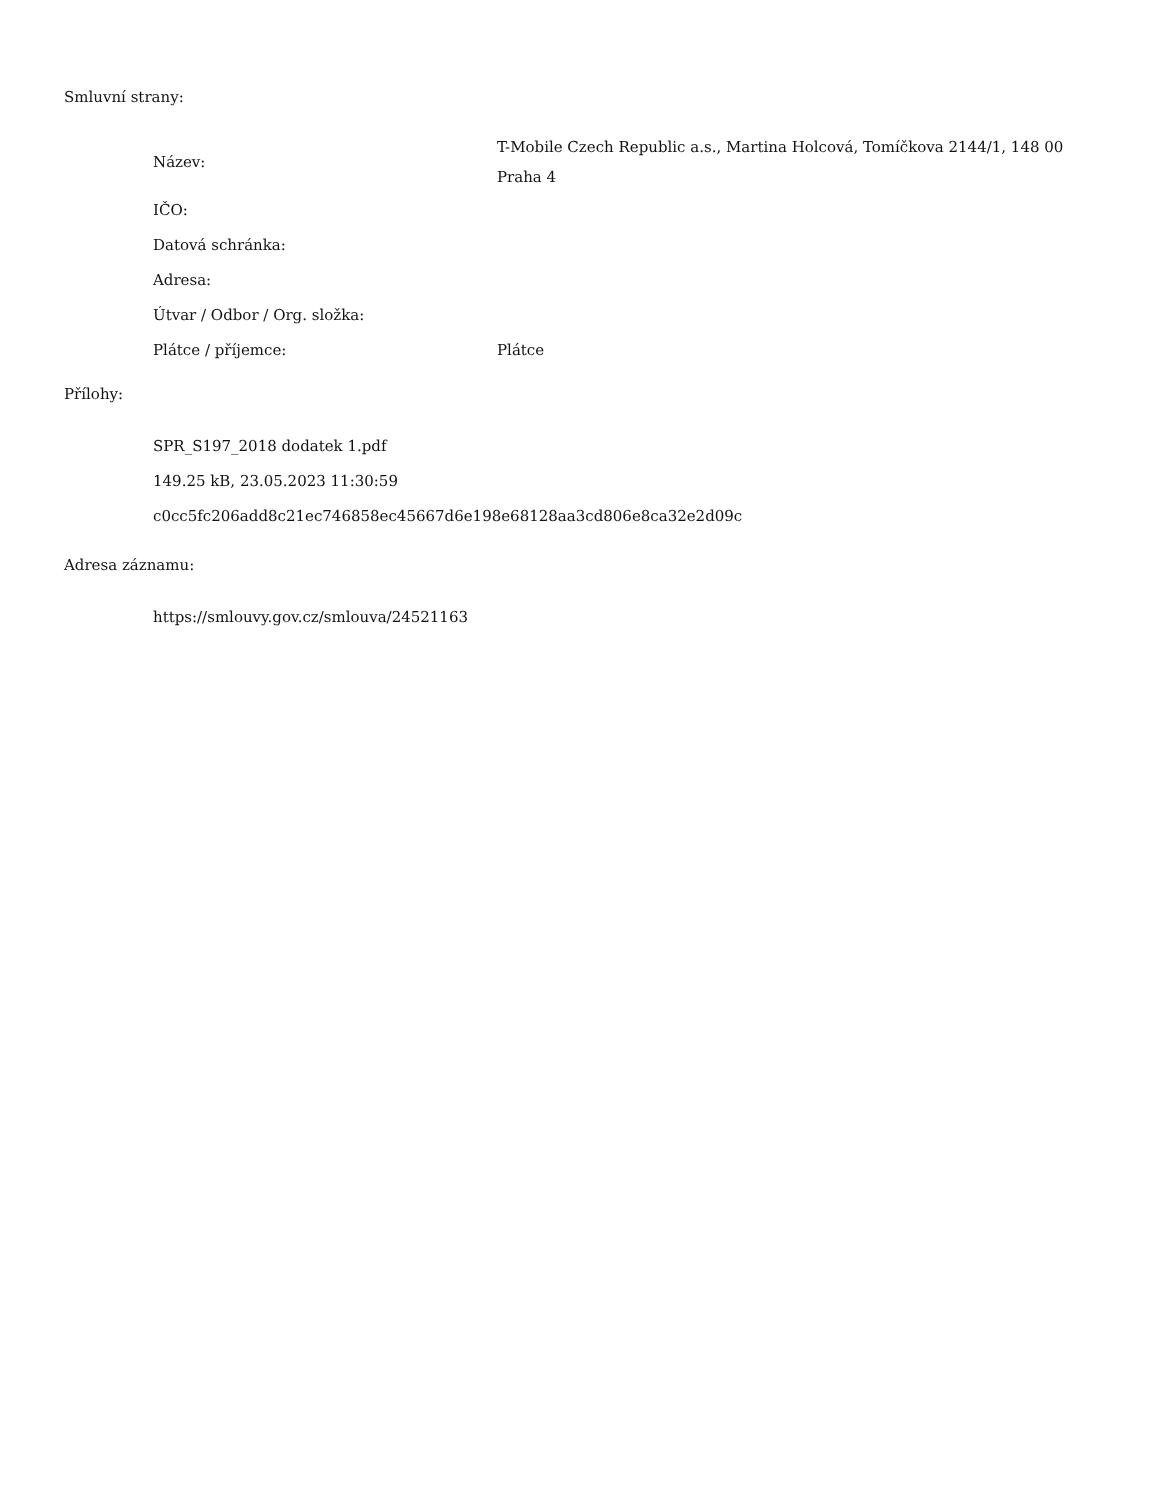Smluvní strany:
| Název: | T-Mobile Czech Republic a.s., Martina Holcová, Tomíčkova 2144/1, 148 00 Praha 4 |
| IČO: | |
| Datová schránka: | |
| Adresa: | |
| Útvar / Odbor / Org. složka: | |
| Plátce / příjemce: | Plátce |
Přílohy:
SPR_S197_2018 dodatek 1.pdf
149.25 kB, 23.05.2023 11:30:59
c0cc5fc206add8c21ec746858ec45667d6e198e68128aa3cd806e8ca32e2d09c
Adresa záznamu:
https://smlouvy.gov.cz/smlouva/24521163